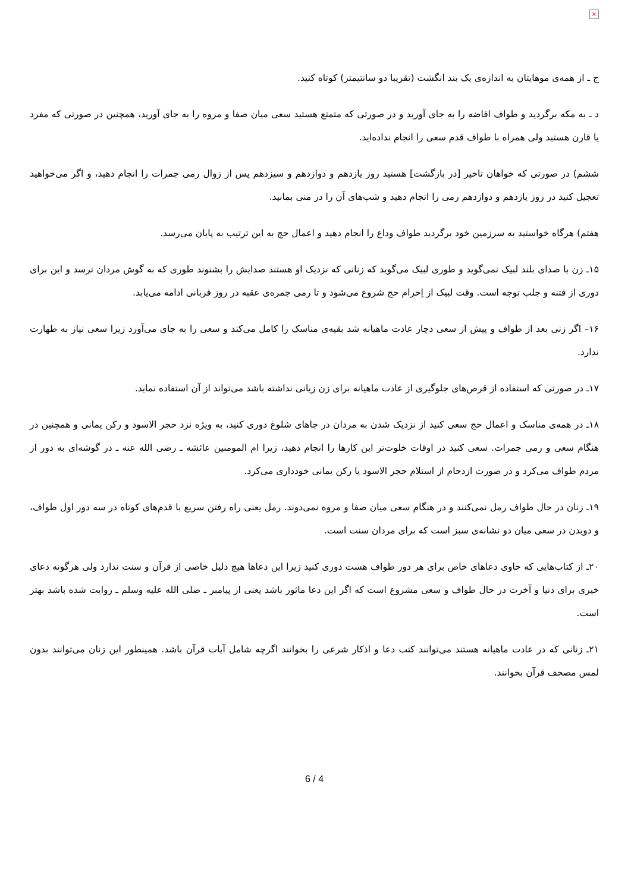×
ج ـ از همه‌ی موهایتان به اندازه‌ی یک بند انگشت (تقریبا دو سانتیمتر) کوتاه کنید.
د ـ به مکه برگردید و طواف افاضه را به جای آورید و در صورتی که متمتع هستید سعی میان صفا و مروه را به جای آورید، همچنین در صورتی که مفرد یا قارن هستید ولی همراه با طواف قدم سعی را انجام نداده‌اید.
ششم) در صورتی که خواهان تاخیر [در بازگشت] هستید روز یازدهم و دوازدهم و سیزدهم پس از زوال رمی جمرات را انجام دهید، و اگر می‌خواهید تعجیل کنید در روز یازدهم و دوازدهم رمی را انجام دهید و شب‌های آن را در منی بمانید.
هفتم) هرگاه خواستید به سرزمین خود برگردید طواف وداع را انجام دهید و اعمال حج به این ترتیب به پایان می‌رسد.
۱۵ـ زن با صدای بلند لبیک نمی‌گوید و طوری لبیک می‌گوید که زنانی که نزدیک او هستند صدایش را بشنوند طوری که به گوش مردان نرسد و این برای دوری از فتنه و جلب توجه است. وقت لبیک از اِحرام حج شروع می‌شود و تا رمی جمره‌ی عقبه در روز قربانی ادامه می‌یابد.
۱۶– اگر زنی بعد از طواف و پیش از سعی دچار عادت ماهیانه شد بقیه‌ی مناسک را کامل می‌کند و سعی را به جای می‌آورد زیرا سعی نیاز به طهارت ندارد.
۱۷ـ در صورتی که استفاده از قرص‌های جلوگیری از عادت ماهیانه برای زن زیانی نداشته باشد می‌تواند از آن استفاده نماید.
۱۸ـ در همه‌ی مناسک و اعمال حج سعی کنید از نزدیک شدن به مردان در جاهای شلوغ دوری کنید، به ویژه نزد حجر الاسود و رکن یمانی و همچنین در هنگام سعی و رمی جمرات. سعی کنید در اوقات خلوت‌تر این کارها را انجام دهید، زیرا ام المومنین عائشه ـ رضی الله عنه ـ در گوشه‌ای به دور از مردم طواف می‌کرد و در صورت ازدحام از استلام حجر الاسود یا رکن یمانی خودداری می‌کرد.
۱۹ـ زنان در حال طواف رمل نمی‌کنند و در هنگام سعی میان صفا و مروه نمی‌دوند. رمل یعنی راه رفتن سریع با قدم‌های کوتاه در سه دور اول طواف، و دویدن در سعی میان دو نشانه‌ی سبز است که برای مردان سنت است.
۲۰ـ از کتاب‌هایی که حاوی دعاهای خاص برای هر دور طواف هست دوری کنید زیرا این دعاها هیچ دلیل خاصی از قرآن و سنت ندارد ولی هرگونه دعای خیری برای دنیا و آخرت در حال طواف و سعی مشروع است که اگر این دعا ماثور باشد یعنی از پیامبر ـ صلی الله علیه وسلم ـ روایت شده باشد بهتر است.
۲۱ـ زنانی که در عادت ماهیانه هستند می‌توانند کتب دعا و اذکار شرعی را بخوانند اگرچه شامل آیات قرآن باشد. همینطور این زنان می‌توانند بدون لمس مصحف قرآن بخوانند.
6 / 4